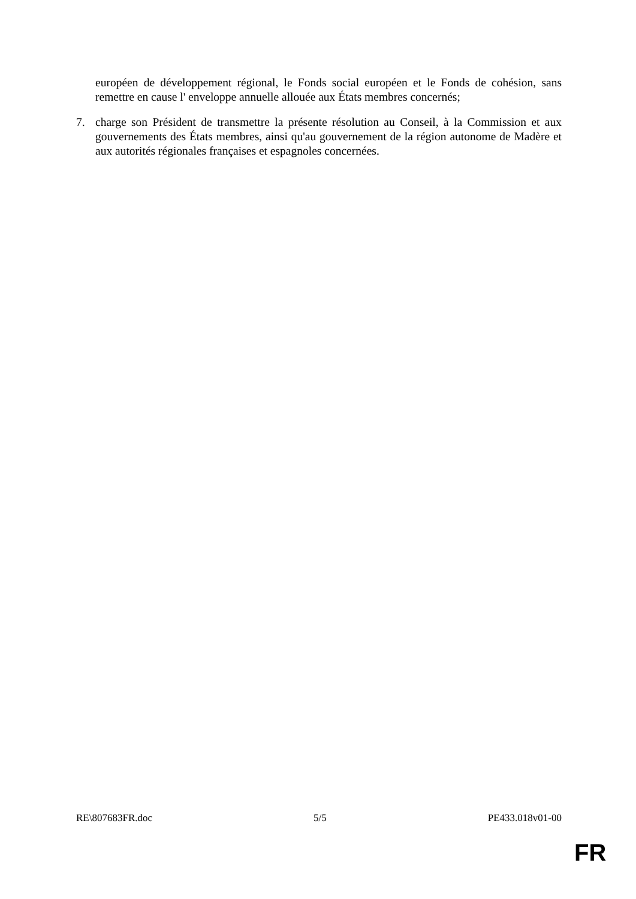européen de développement régional, le Fonds social européen et le Fonds de cohésion, sans remettre en cause l' enveloppe annuelle allouée aux États membres concernés;
7. charge son Président de transmettre la présente résolution au Conseil, à la Commission et aux gouvernements des États membres, ainsi qu'au gouvernement de la région autonome de Madère et aux autorités régionales françaises et espagnoles concernées.
RE\807683FR.doc 5/5 PE433.018v01-00
FR